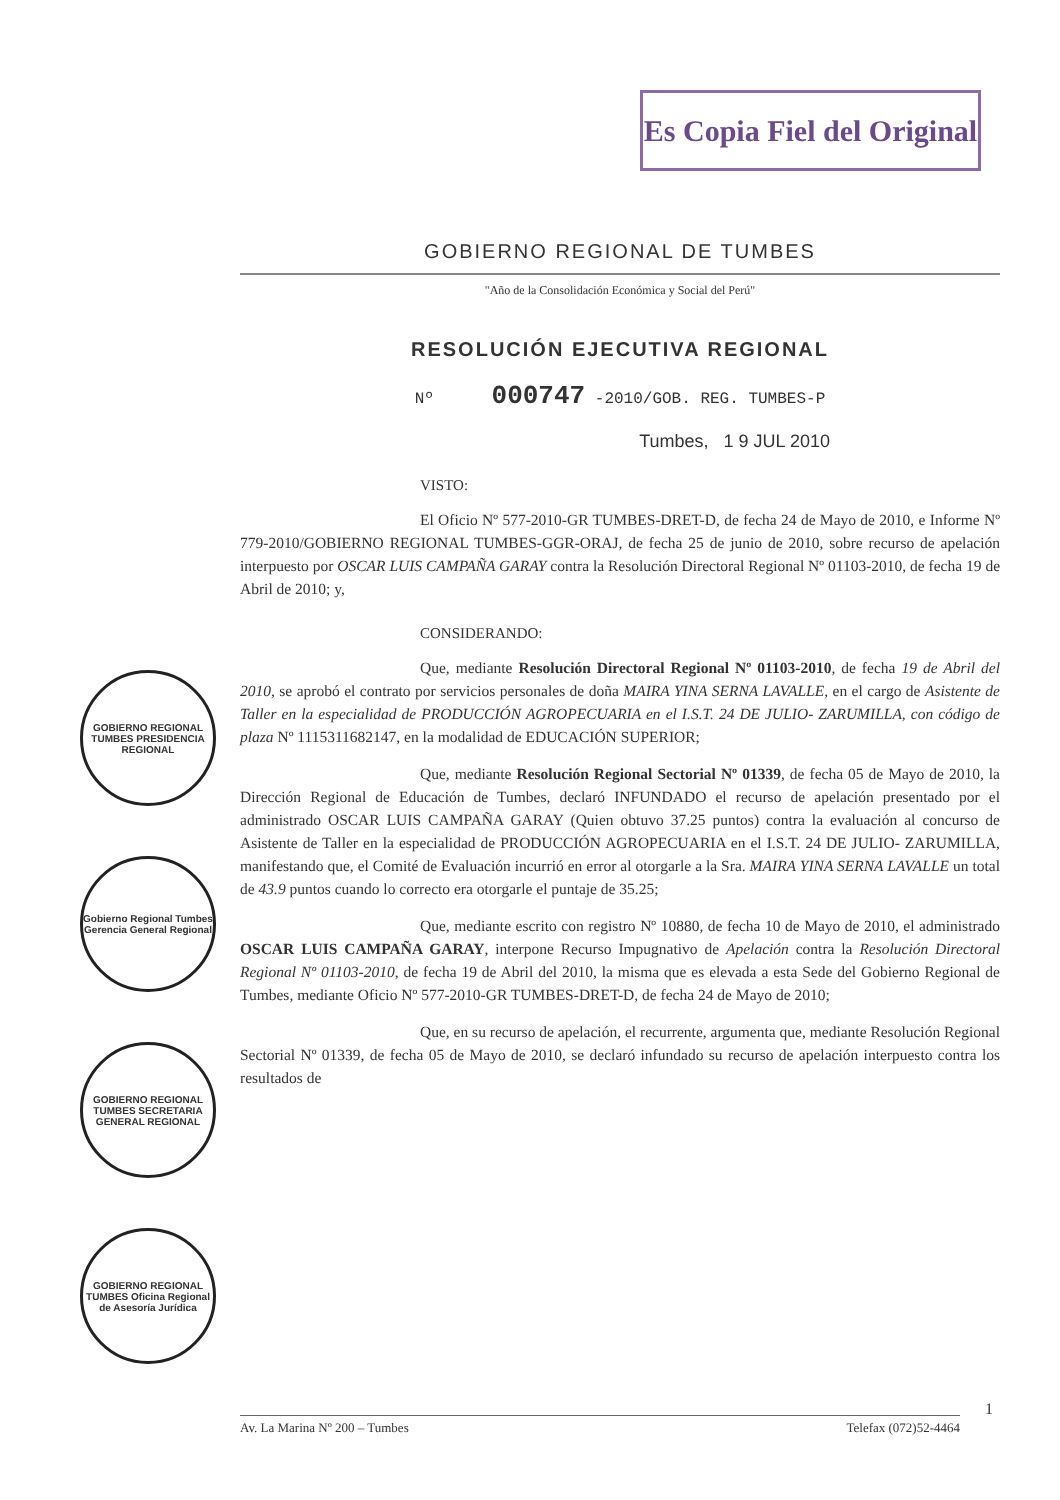Es Copia Fiel del Original
GOBIERNO REGIONAL TUMBES PRESIDENCIA REGIONAL
Gobierno Regional Tumbes Gerencia General Regional
GOBIERNO REGIONAL TUMBES SECRETARIA GENERAL REGIONAL
GOBIERNO REGIONAL TUMBES Oficina Regional de Asesoría Jurídica
GOBIERNO REGIONAL DE TUMBES
"Año de la Consolidación Económica y Social del Perú"
RESOLUCIÓN EJECUTIVA REGIONAL
Nº 000747 -2010/GOB. REG. TUMBES-P
Tumbes, 1 9 JUL 2010
VISTO:
El Oficio Nº 577-2010-GR TUMBES-DRET-D, de fecha 24 de Mayo de 2010, e Informe Nº 779-2010/GOBIERNO REGIONAL TUMBES-GGR-ORAJ, de fecha 25 de junio de 2010, sobre recurso de apelación interpuesto por OSCAR LUIS CAMPAÑA GARAY contra la Resolución Directoral Regional Nº 01103-2010, de fecha 19 de Abril de 2010; y,
CONSIDERANDO:
Que, mediante Resolución Directoral Regional Nº 01103-2010, de fecha 19 de Abril del 2010, se aprobó el contrato por servicios personales de doña MAIRA YINA SERNA LAVALLE, en el cargo de Asistente de Taller en la especialidad de PRODUCCIÓN AGROPECUARIA en el I.S.T. 24 DE JULIO- ZARUMILLA, con código de plaza Nº 1115311682147, en la modalidad de EDUCACIÓN SUPERIOR;
Que, mediante Resolución Regional Sectorial Nº 01339, de fecha 05 de Mayo de 2010, la Dirección Regional de Educación de Tumbes, declaró INFUNDADO el recurso de apelación presentado por el administrado OSCAR LUIS CAMPAÑA GARAY (Quien obtuvo 37.25 puntos) contra la evaluación al concurso de Asistente de Taller en la especialidad de PRODUCCIÓN AGROPECUARIA en el I.S.T. 24 DE JULIO- ZARUMILLA, manifestando que, el Comité de Evaluación incurrió en error al otorgarle a la Sra. MAIRA YINA SERNA LAVALLE un total de 43.9 puntos cuando lo correcto era otorgarle el puntaje de 35.25;
Que, mediante escrito con registro Nº 10880, de fecha 10 de Mayo de 2010, el administrado OSCAR LUIS CAMPAÑA GARAY, interpone Recurso Impugnativo de Apelación contra la Resolución Directoral Regional Nº 01103-2010, de fecha 19 de Abril del 2010, la misma que es elevada a esta Sede del Gobierno Regional de Tumbes, mediante Oficio Nº 577-2010-GR TUMBES-DRET-D, de fecha 24 de Mayo de 2010;
Que, en su recurso de apelación, el recurrente, argumenta que, mediante Resolución Regional Sectorial Nº 01339, de fecha 05 de Mayo de 2010, se declaró infundado su recurso de apelación interpuesto contra los resultados de
1
Av. La Marina Nº 200 – Tumbes Telefax (072)52-4464